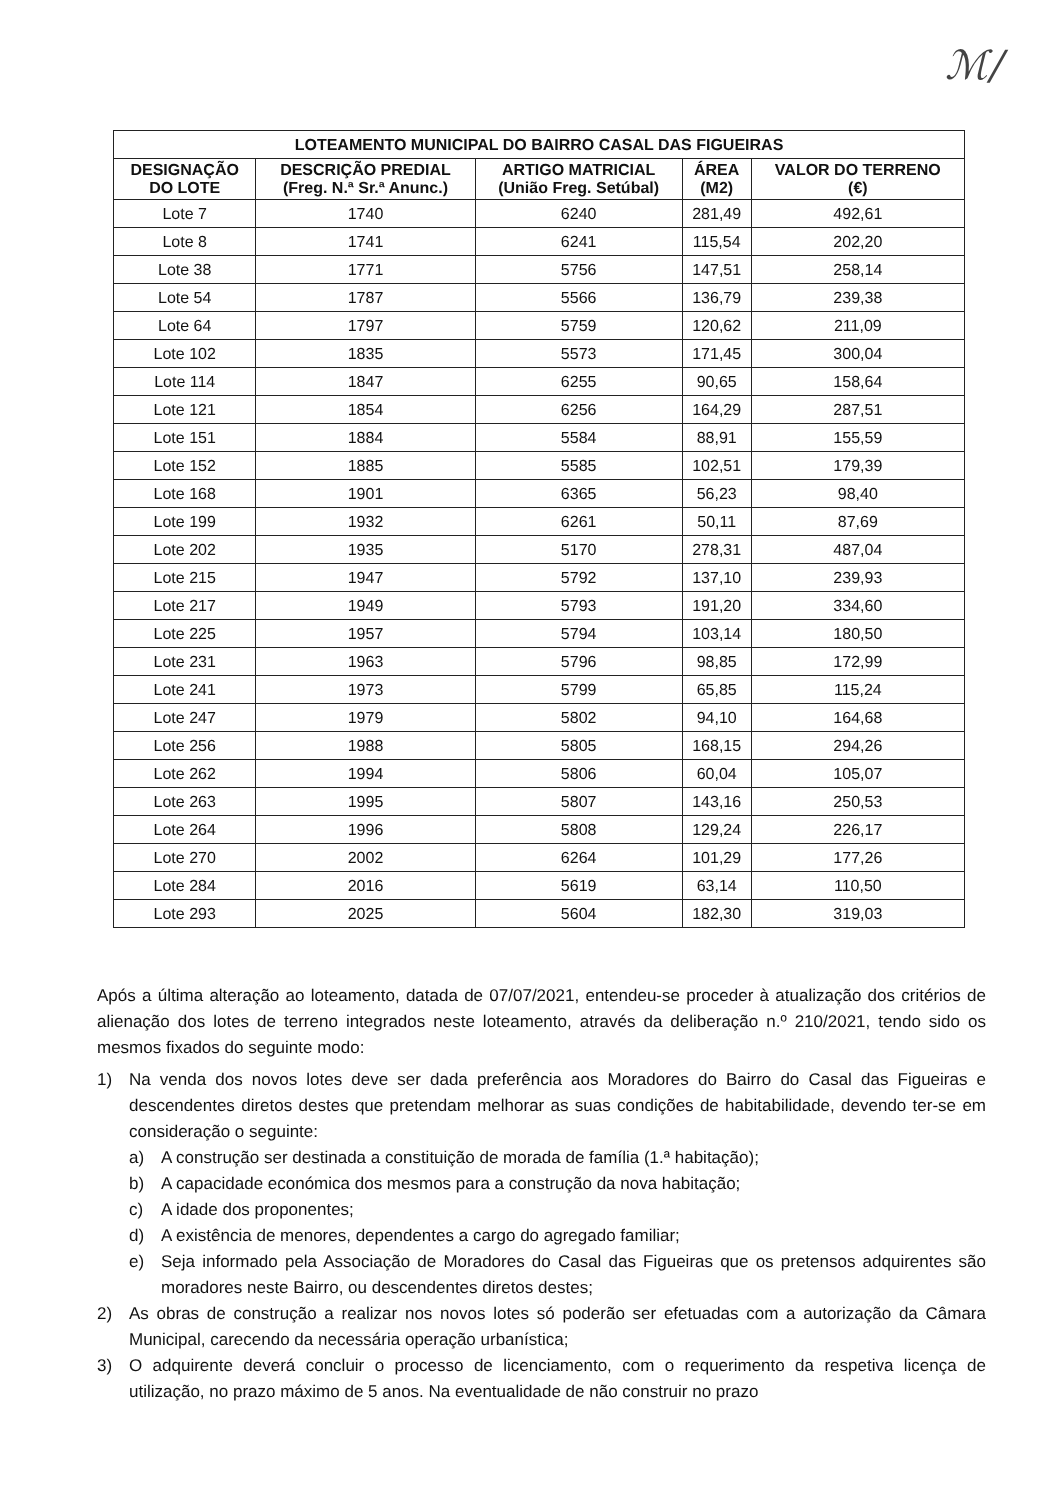ℳ/
| LOTEAMENTO MUNICIPAL DO BAIRRO CASAL DAS FIGUEIRAS | | | | |
| --- | --- | --- | --- | --- |
| DESIGNAÇÃO DO LOTE | DESCRIÇÃO PREDIAL (Freg. N.ª Sr.ª Anunc.) | ARTIGO MATRICIAL (União Freg. Setúbal) | ÁREA (M2) | VALOR DO TERRENO (€) |
| Lote 7 | 1740 | 6240 | 281,49 | 492,61 |
| Lote 8 | 1741 | 6241 | 115,54 | 202,20 |
| Lote 38 | 1771 | 5756 | 147,51 | 258,14 |
| Lote 54 | 1787 | 5566 | 136,79 | 239,38 |
| Lote 64 | 1797 | 5759 | 120,62 | 211,09 |
| Lote 102 | 1835 | 5573 | 171,45 | 300,04 |
| Lote 114 | 1847 | 6255 | 90,65 | 158,64 |
| Lote 121 | 1854 | 6256 | 164,29 | 287,51 |
| Lote 151 | 1884 | 5584 | 88,91 | 155,59 |
| Lote 152 | 1885 | 5585 | 102,51 | 179,39 |
| Lote 168 | 1901 | 6365 | 56,23 | 98,40 |
| Lote 199 | 1932 | 6261 | 50,11 | 87,69 |
| Lote 202 | 1935 | 5170 | 278,31 | 487,04 |
| Lote 215 | 1947 | 5792 | 137,10 | 239,93 |
| Lote 217 | 1949 | 5793 | 191,20 | 334,60 |
| Lote 225 | 1957 | 5794 | 103,14 | 180,50 |
| Lote 231 | 1963 | 5796 | 98,85 | 172,99 |
| Lote 241 | 1973 | 5799 | 65,85 | 115,24 |
| Lote 247 | 1979 | 5802 | 94,10 | 164,68 |
| Lote 256 | 1988 | 5805 | 168,15 | 294,26 |
| Lote 262 | 1994 | 5806 | 60,04 | 105,07 |
| Lote 263 | 1995 | 5807 | 143,16 | 250,53 |
| Lote 264 | 1996 | 5808 | 129,24 | 226,17 |
| Lote 270 | 2002 | 6264 | 101,29 | 177,26 |
| Lote 284 | 2016 | 5619 | 63,14 | 110,50 |
| Lote 293 | 2025 | 5604 | 182,30 | 319,03 |
Após a última alteração ao loteamento, datada de 07/07/2021, entendeu-se proceder à atualização dos critérios de alienação dos lotes de terreno integrados neste loteamento, através da deliberação n.º 210/2021, tendo sido os mesmos fixados do seguinte modo:
1) Na venda dos novos lotes deve ser dada preferência aos Moradores do Bairro do Casal das Figueiras e descendentes diretos destes que pretendam melhorar as suas condições de habitabilidade, devendo ter-se em consideração o seguinte:
a) A construção ser destinada a constituição de morada de família (1.ª habitação);
b) A capacidade económica dos mesmos para a construção da nova habitação;
c) A idade dos proponentes;
d) A existência de menores, dependentes a cargo do agregado familiar;
e) Seja informado pela Associação de Moradores do Casal das Figueiras que os pretensos adquirentes são moradores neste Bairro, ou descendentes diretos destes;
2) As obras de construção a realizar nos novos lotes só poderão ser efetuadas com a autorização da Câmara Municipal, carecendo da necessária operação urbanística;
3) O adquirente deverá concluir o processo de licenciamento, com o requerimento da respetiva licença de utilização, no prazo máximo de 5 anos. Na eventualidade de não construir no prazo